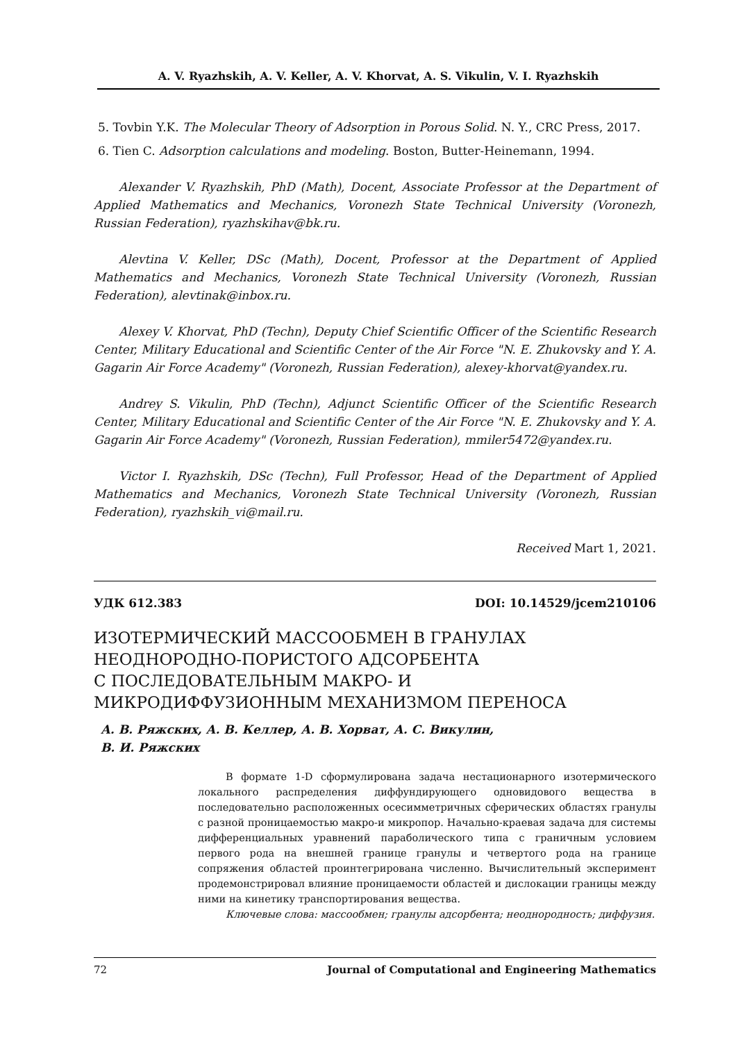A. V. Ryazhskih, A. V. Keller, A. V. Khorvat, A. S. Vikulin, V. I. Ryazhskih
5. Tovbin Y.K. The Molecular Theory of Adsorption in Porous Solid. N. Y., CRC Press, 2017.
6. Tien C. Adsorption calculations and modeling. Boston, Butter-Heinemann, 1994.
Alexander V. Ryazhskih, PhD (Math), Docent, Associate Professor at the Department of Applied Mathematics and Mechanics, Voronezh State Technical University (Voronezh, Russian Federation), ryazhskihav@bk.ru.
Alevtina V. Keller, DSc (Math), Docent, Professor at the Department of Applied Mathematics and Mechanics, Voronezh State Technical University (Voronezh, Russian Federation), alevtinak@inbox.ru.
Alexey V. Khorvat, PhD (Techn), Deputy Chief Scientific Officer of the Scientific Research Center, Military Educational and Scientific Center of the Air Force "N. E. Zhukovsky and Y. A. Gagarin Air Force Academy" (Voronezh, Russian Federation), alexey-khorvat@yandex.ru.
Andrey S. Vikulin, PhD (Techn), Adjunct Scientific Officer of the Scientific Research Center, Military Educational and Scientific Center of the Air Force "N. E. Zhukovsky and Y. A. Gagarin Air Force Academy" (Voronezh, Russian Federation), mmiler5472@yandex.ru.
Victor I. Ryazhskih, DSc (Techn), Full Professor, Head of the Department of Applied Mathematics and Mechanics, Voronezh State Technical University (Voronezh, Russian Federation), ryazhskih_vi@mail.ru.
Received Mart 1, 2021.
УДК 612.383 DOI: 10.14529/jcem210106
ИЗОТЕРМИЧЕСКИЙ МАССООБМЕН В ГРАНУЛАХ
НЕОДНОРОДНО-ПОРИСТОГО АДСОРБЕНТА
С ПОСЛЕДОВАТЕЛЬНЫМ МАКРО- И
МИКРОДИФФУЗИОННЫМ МЕХАНИЗМОМ ПЕРЕНОСА
А. В. Ряжских, А. В. Келлер, А. В. Хорват, А. С. Викулин,
В. И. Ряжских
В формате 1-D сформулирована задача нестационарного изотермического локального распределения диффундирующего одновидового вещества в последовательно расположенных осесимметричных сферических областях гранулы с разной проницаемостью макро-и микропор. Начально-краевая задача для системы дифференциальных уравнений параболического типа с граничным условием первого рода на внешней границе гранулы и четвертого рода на границе сопряжения областей проинтегрирована численно. Вычислительный эксперимент продемонстрировал влияние проницаемости областей и дислокации границы между ними на кинетику транспортирования вещества.
Ключевые слова: массообмен; гранулы адсорбента; неоднородность; диффузия.
72 Journal of Computational and Engineering Mathematics